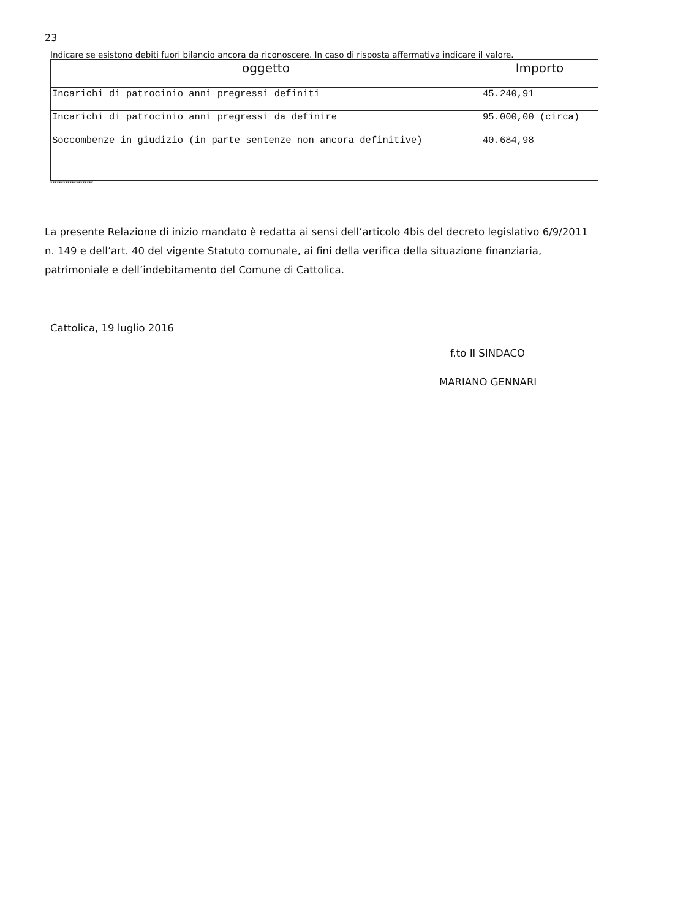23
Indicare se esistono debiti fuori bilancio ancora da riconoscere. In caso di risposta affermativa indicare il valore.
| oggetto | Importo |
| --- | --- |
| Incarichi di patrocinio anni pregressi definiti | 45.240,91 |
| Incarichi di patrocinio anni pregressi da definire | 95.000,00 (circa) |
| Soccombenze in giudizio (in parte sentenze non ancora definitive) | 40.684,98 |
********************
La presente Relazione di inizio mandato è redatta ai sensi dell’articolo 4bis del decreto legislativo 6/9/2011 n. 149 e dell’art. 40 del vigente Statuto comunale, ai fini della verifica della situazione finanziaria, patrimoniale e dell’indebitamento del Comune di Cattolica.
Cattolica, 19 luglio 2016
f.to Il SINDACO
MARIANO GENNARI